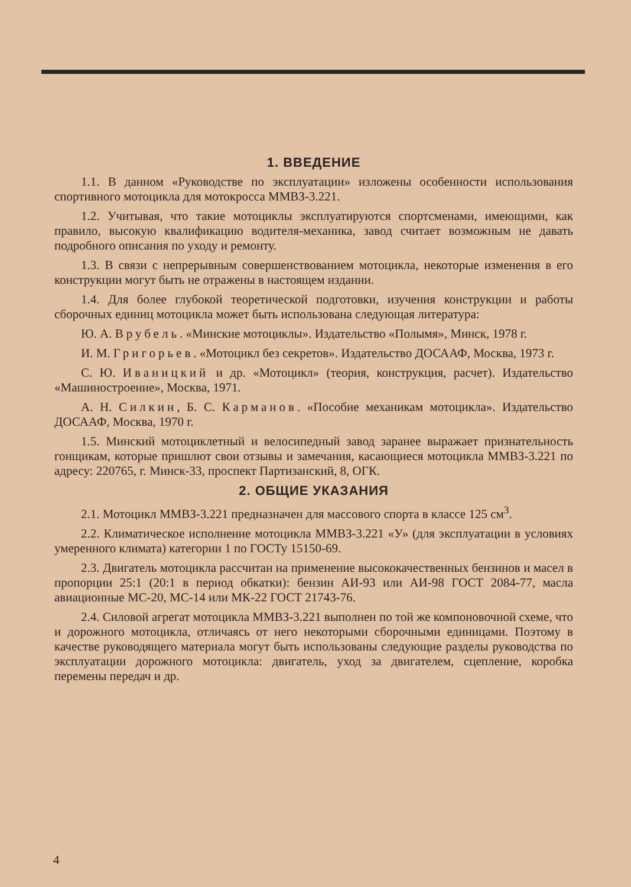1. ВВЕДЕНИЕ
1.1. В данном «Руководстве по эксплуатации» изложены особенности использования спортивного мотоцикла для мотокросса ММВЗ-3.221.
1.2. Учитывая, что такие мотоциклы эксплуатируются спортсменами, имеющими, как правило, высокую квалификацию водителя-механика, завод считает возможным не давать подробного описания по уходу и ремонту.
1.3. В связи с непрерывным совершенствованием мотоцикла, некоторые изменения в его конструкции могут быть не отражены в настоящем издании.
1.4. Для более глубокой теоретической подготовки, изучения конструкции и работы сборочных единиц мотоцикла может быть использована следующая литература:
Ю. А. Врубель. «Минские мотоциклы». Издательство «Полымя», Минск, 1978 г.
И. М. Григорьев. «Мотоцикл без секретов». Издательство ДОСААФ, Москва, 1973 г.
С. Ю. Иваницкий и др. «Мотоцикл» (теория, конструкция, расчет). Издательство «Машиностроение», Москва, 1971.
А. Н. Силкин, Б. С. Карманов. «Пособие механикам мотоцикла». Издательство ДОСААФ, Москва, 1970 г.
1.5. Минский мотоциклетный и велосипедный завод заранее выражает признательность гонщикам, которые пришлют свои отзывы и замечания, касающиеся мотоцикла ММВЗ-3.221 по адресу: 220765, г. Минск-33, проспект Партизанский, 8, ОГК.
2. ОБЩИЕ УКАЗАНИЯ
2.1. Мотоцикл ММВЗ-3.221 предназначен для массового спорта в классе 125 см<sup>3</sup>.
2.2. Климатическое исполнение мотоцикла ММВЗ-3.221 «У» (для эксплуатации в условиях умеренного климата) категории 1 по ГОСТу 15150-69.
2.3. Двигатель мотоцикла рассчитан на применение высококачественных бензинов и масел в пропорции 25:1 (20:1 в период обкатки): бензин АИ-93 или АИ-98 ГОСТ 2084-77, масла авиационные МС-20, МС-14 или МК-22 ГОСТ 21743-76.
2.4. Силовой агрегат мотоцикла ММВЗ-3.221 выполнен по той же компоновочной схеме, что и дорожного мотоцикла, отличаясь от него некоторыми сборочными единицами. Поэтому в качестве руководящего материала могут быть использованы следующие разделы руководства по эксплуатации дорожного мотоцикла: двигатель, уход за двигателем, сцепление, коробка перемены передач и др.
4